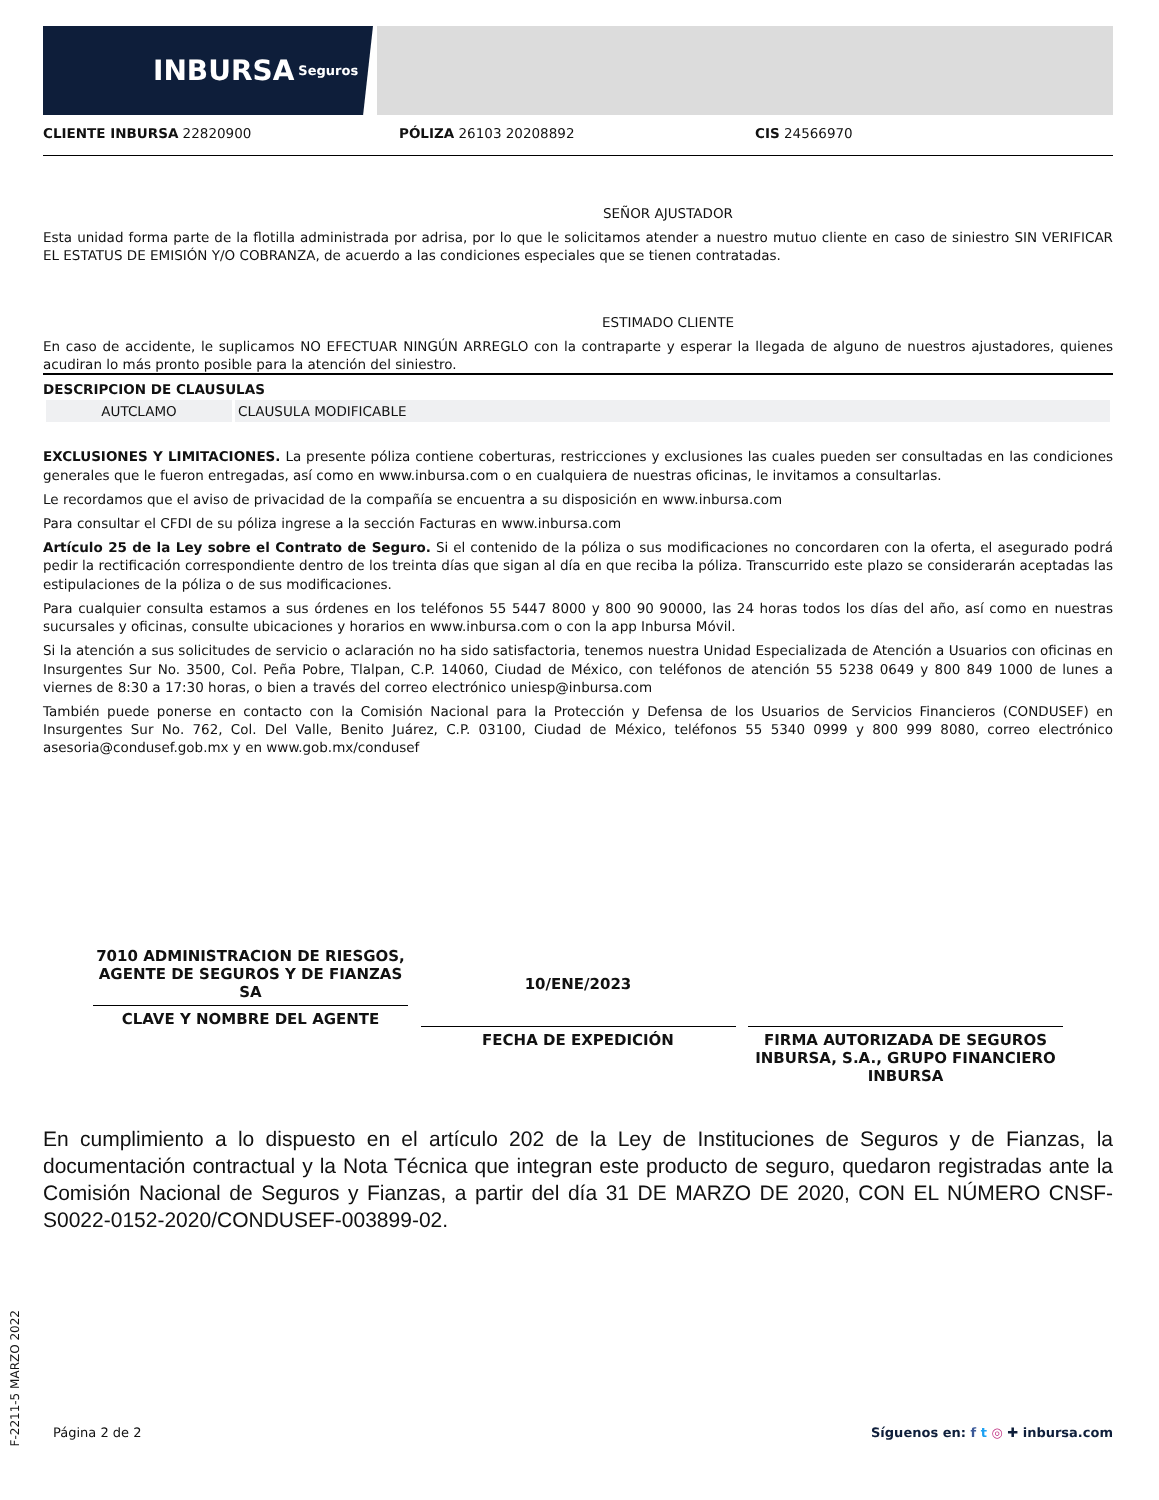INBURSA Seguros
CLIENTE INBURSA 22820900 PÓLIZA 26103 20208892 CIS 24566970
SEÑOR AJUSTADOR
Esta unidad forma parte de la flotilla administrada por adrisa, por lo que le solicitamos atender a nuestro mutuo cliente en caso de siniestro SIN VERIFICAR EL ESTATUS DE EMISIÓN Y/O COBRANZA, de acuerdo a las condiciones especiales que se tienen contratadas.
ESTIMADO CLIENTE
En caso de accidente, le suplicamos NO EFECTUAR NINGÚN ARREGLO con la contraparte y esperar la llegada de alguno de nuestros ajustadores, quienes acudiran lo más pronto posible para la atención del siniestro.
DESCRIPCION DE CLAUSULAS
| AUTCLAMO | CLAUSULA MODIFICABLE |
EXCLUSIONES Y LIMITACIONES. La presente póliza contiene coberturas, restricciones y exclusiones las cuales pueden ser consultadas en las condiciones generales que le fueron entregadas, así como en www.inbursa.com o en cualquiera de nuestras oficinas, le invitamos a consultarlas.
Le recordamos que el aviso de privacidad de la compañía se encuentra a su disposición en www.inbursa.com
Para consultar el CFDI de su póliza ingrese a la sección Facturas en www.inbursa.com
Artículo 25 de la Ley sobre el Contrato de Seguro. Si el contenido de la póliza o sus modificaciones no concordaren con la oferta, el asegurado podrá pedir la rectificación correspondiente dentro de los treinta días que sigan al día en que reciba la póliza. Transcurrido este plazo se considerarán aceptadas las estipulaciones de la póliza o de sus modificaciones.
Para cualquier consulta estamos a sus órdenes en los teléfonos 55 5447 8000 y 800 90 90000, las 24 horas todos los días del año, así como en nuestras sucursales y oficinas, consulte ubicaciones y horarios en www.inbursa.com o con la app Inbursa Móvil.
Si la atención a sus solicitudes de servicio o aclaración no ha sido satisfactoria, tenemos nuestra Unidad Especializada de Atención a Usuarios con oficinas en Insurgentes Sur No. 3500, Col. Peña Pobre, Tlalpan, C.P. 14060, Ciudad de México, con teléfonos de atención 55 5238 0649 y 800 849 1000 de lunes a viernes de 8:30 a 17:30 horas, o bien a través del correo electrónico uniesp@inbursa.com
También puede ponerse en contacto con la Comisión Nacional para la Protección y Defensa de los Usuarios de Servicios Financieros (CONDUSEF) en Insurgentes Sur No. 762, Col. Del Valle, Benito Juárez, C.P. 03100, Ciudad de México, teléfonos 55 5340 0999 y 800 999 8080, correo electrónico asesoria@condusef.gob.mx y en www.gob.mx/condusef
7010 ADMINISTRACION DE RIESGOS, AGENTE DE SEGUROS Y DE FIANZAS SA
CLAVE Y NOMBRE DEL AGENTE
10/ENE/2023
FECHA DE EXPEDICIÓN
FIRMA AUTORIZADA DE SEGUROS INBURSA, S.A., GRUPO FINANCIERO INBURSA
En cumplimiento a lo dispuesto en el artículo 202 de la Ley de Instituciones de Seguros y de Fianzas, la documentación contractual y la Nota Técnica que integran este producto de seguro, quedaron registradas ante la Comisión Nacional de Seguros y Fianzas, a partir del día 31 DE MARZO DE 2020, CON EL NÚMERO CNSF-S0022-0152-2020/CONDUSEF-003899-02.
F-2211-5 MARZO 2022
Página 2 de 2 Síguenos en: f t ◎ ✚ inbursa.com